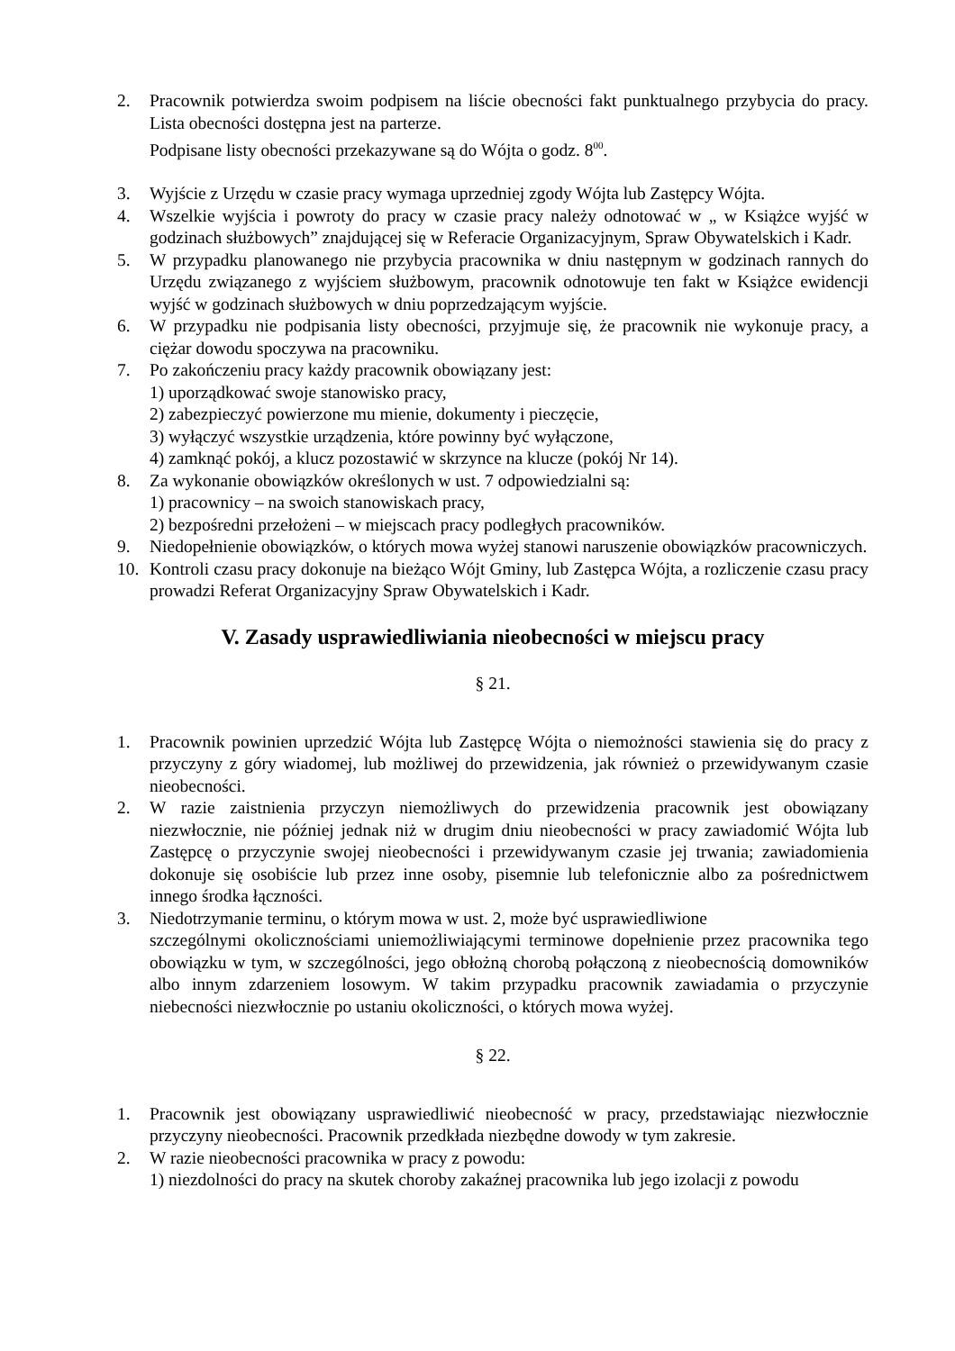2. Pracownik potwierdza swoim podpisem na liście obecności fakt punktualnego przybycia do pracy. Lista obecności dostępna jest na parterze.
Podpisane listy obecności przekazywane są do Wójta o godz. 8<sup>00</sup>.
3. Wyjście z Urzędu w czasie pracy wymaga uprzedniej zgody Wójta lub Zastępcy Wójta.
4. Wszelkie wyjścia i powroty do pracy w czasie pracy należy odnotować w „ w Książce wyjść w godzinach służbowych” znajdującej się w Referacie Organizacyjnym, Spraw Obywatelskich i Kadr.
5. W przypadku planowanego nie przybycia pracownika w dniu następnym w godzinach rannych do Urzędu związanego z wyjściem służbowym, pracownik odnotowuje ten fakt w Książce ewidencji wyjść w godzinach służbowych w dniu poprzedzającym wyjście.
6. W przypadku nie podpisania listy obecności, przyjmuje się, że pracownik nie wykonuje pracy, a ciężar dowodu spoczywa na pracowniku.
7. Po zakończeniu pracy każdy pracownik obowiązany jest:
1) uporządkować swoje stanowisko pracy,
2) zabezpieczyć powierzone mu mienie, dokumenty i pieczęcie,
3) wyłączyć wszystkie urządzenia, które powinny być wyłączone,
4) zamknąć pokój, a klucz pozostawić w skrzynce na klucze (pokój Nr 14).
8. Za wykonanie obowiązków określonych w ust. 7 odpowiedzialni są:
1) pracownicy – na swoich stanowiskach pracy,
2) bezpośredni przełożeni – w miejscach pracy podległych pracowników.
9. Niedopełnienie obowiązków, o których mowa wyżej stanowi naruszenie obowiązków pracowniczych.
10. Kontroli czasu pracy dokonuje na bieżąco Wójt Gminy, lub Zastępca Wójta, a rozliczenie czasu pracy prowadzi Referat Organizacyjny Spraw Obywatelskich i Kadr.
V. Zasady usprawiedliwiania nieobecności w miejscu pracy
§ 21.
1. Pracownik powinien uprzedzić Wójta lub Zastępcę Wójta o niemożności stawienia się do pracy z przyczyny z góry wiadomej, lub możliwej do przewidzenia, jak również o przewidywanym czasie nieobecności.
2. W razie zaistnienia przyczyn niemożliwych do przewidzenia pracownik jest obowiązany niezwłocznie, nie później jednak niż w drugim dniu nieobecności w pracy zawiadomić Wójta lub Zastępcę o przyczynie swojej nieobecności i przewidywanym czasie jej trwania; zawiadomienia dokonuje się osobiście lub przez inne osoby, pisemnie lub telefonicznie albo za pośrednictwem innego środka łączności.
3. Niedotrzymanie terminu, o którym mowa w ust. 2, może być usprawiedliwione
szczególnymi okolicznościami uniemożliwiającymi terminowe dopełnienie przez pracownika tego obowiązku w tym, w szczególności, jego obłożną chorobą połączoną z nieobecnością domowników albo innym zdarzeniem losowym. W takim przypadku pracownik zawiadamia o przyczynie niebecności niezwłocznie po ustaniu okoliczności, o których mowa wyżej.
§ 22.
1. Pracownik jest obowiązany usprawiedliwić nieobecność w pracy, przedstawiając niezwłocznie przyczyny nieobecności. Pracownik przedkłada niezbędne dowody w tym zakresie.
2. W razie nieobecności pracownika w pracy z powodu:
1) niezdolności do pracy na skutek choroby zakaźnej pracownika lub jego izolacji z powodu